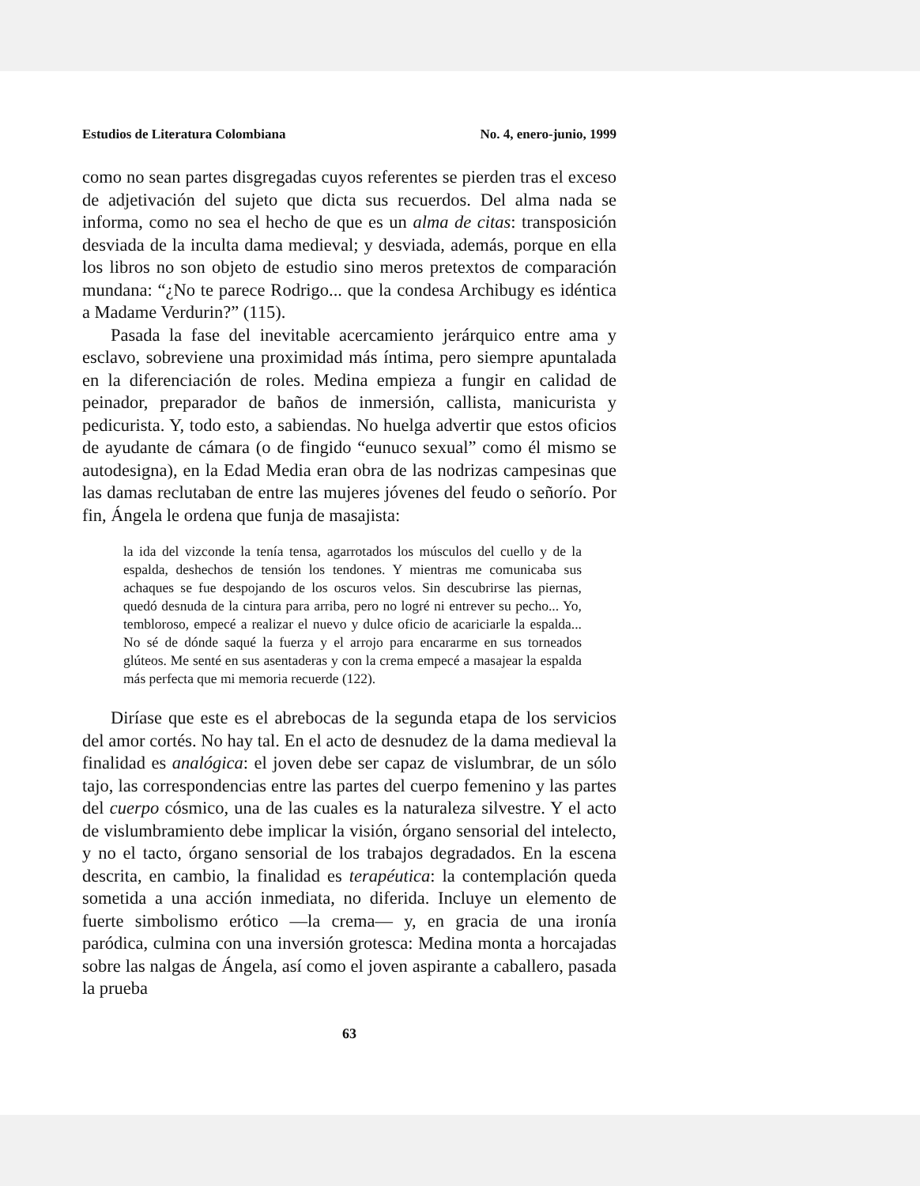Estudios de Literatura Colombiana No. 4, enero-junio, 1999
como no sean partes disgregadas cuyos referentes se pierden tras el exceso de adjetivación del sujeto que dicta sus recuerdos. Del alma nada se informa, como no sea el hecho de que es un alma de citas: transposición desviada de la inculta dama medieval; y desviada, además, porque en ella los libros no son objeto de estudio sino meros pretextos de comparación mundana: “¿No te parece Rodrigo... que la condesa Archibugy es idéntica a Madame Verdurin?” (115).
Pasada la fase del inevitable acercamiento jerárquico entre ama y esclavo, sobreviene una proximidad más íntima, pero siempre apuntalada en la diferenciación de roles. Medina empieza a fungir en calidad de peinador, preparador de baños de inmersión, callista, manicurista y pedicurista. Y, todo esto, a sabiendas. No huelga advertir que estos oficios de ayudante de cámara (o de fingido “eunuco sexual” como él mismo se autodesigna), en la Edad Media eran obra de las nodrizas campesinas que las damas reclutaban de entre las mujeres jóvenes del feudo o señorío. Por fin, Ángela le ordena que funja de masajista:
la ida del vizconde la tenía tensa, agarrotados los músculos del cuello y de la espalda, deshechos de tensión los tendones. Y mientras me comunicaba sus achaques se fue despojando de los oscuros velos. Sin descubrirse las piernas, quedó desnuda de la cintura para arriba, pero no logré ni entrever su pecho... Yo, tembloroso, empecé a realizar el nuevo y dulce oficio de acariciarle la espalda... No sé de dónde saqué la fuerza y el arrojo para encararme en sus torneados glúteos. Me senté en sus asentaderas y con la crema empecé a masajear la espalda más perfecta que mi memoria recuerde (122).
Diríase que este es el abrebocas de la segunda etapa de los servicios del amor cortés. No hay tal. En el acto de desnudez de la dama medieval la finalidad es analógica: el joven debe ser capaz de vislumbrar, de un sólo tajo, las correspondencias entre las partes del cuerpo femenino y las partes del cuerpo cósmico, una de las cuales es la naturaleza silvestre. Y el acto de vislumbramiento debe implicar la visión, órgano sensorial del intelecto, y no el tacto, órgano sensorial de los trabajos degradados. En la escena descrita, en cambio, la finalidad es terapéutica: la contemplación queda sometida a una acción inmediata, no diferida. Incluye un elemento de fuerte simbolismo erótico —la crema— y, en gracia de una ironía paródica, culmina con una inversión grotesca: Medina monta a horcajadas sobre las nalgas de Ángela, así como el joven aspirante a caballero, pasada la prueba
63